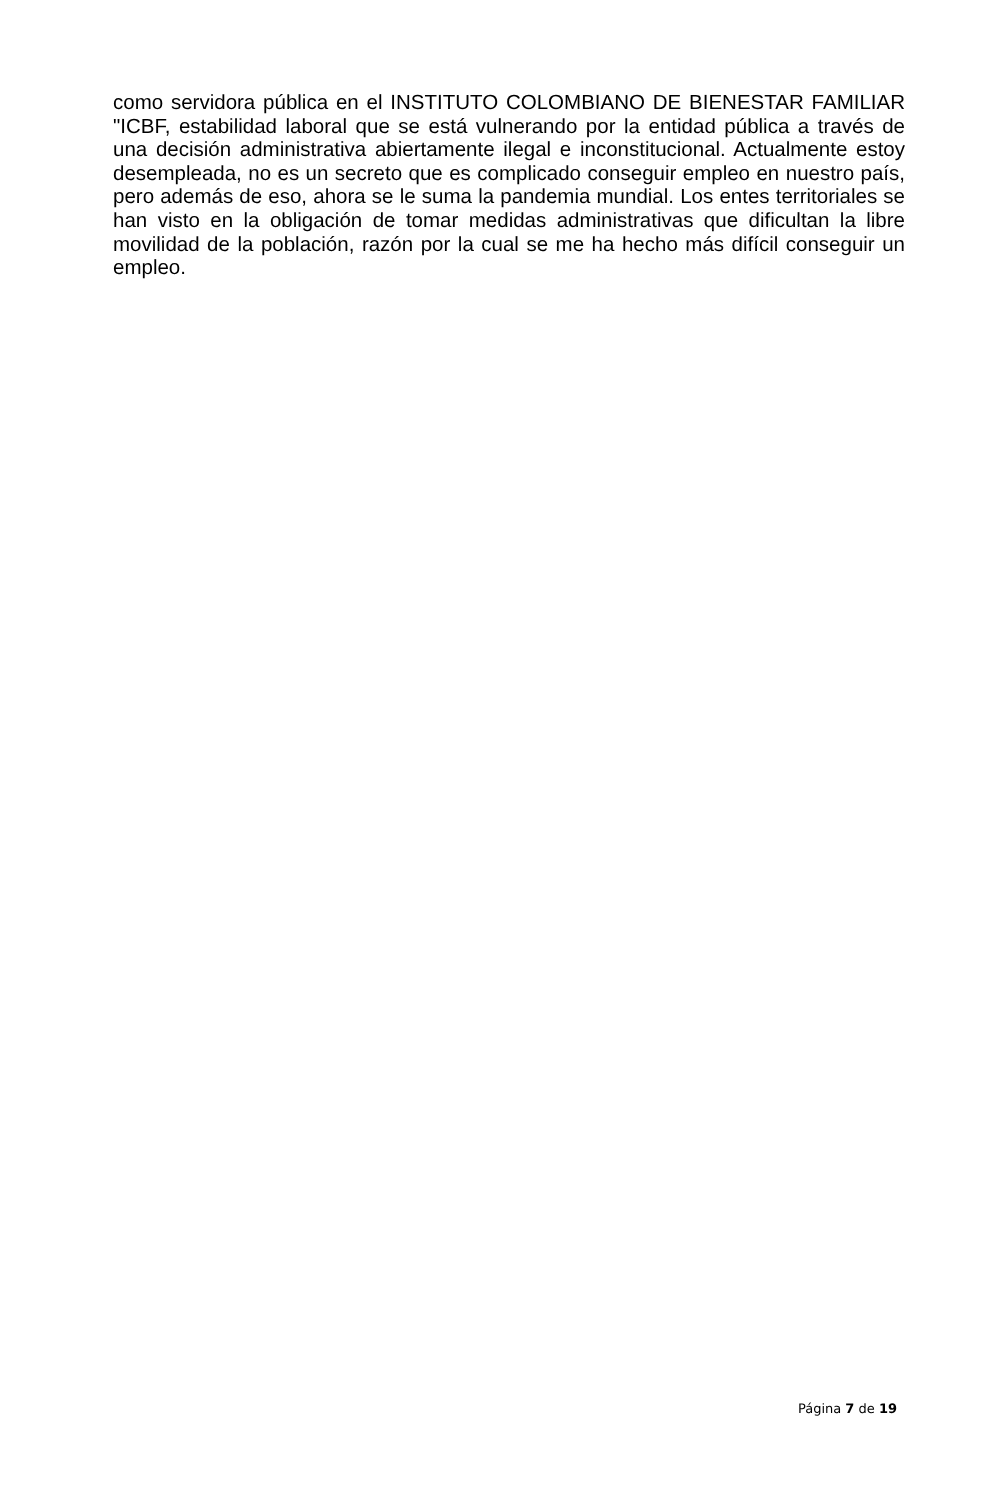como servidora pública en el INSTITUTO COLOMBIANO DE BIENESTAR FAMILIAR "ICBF, estabilidad laboral que se está vulnerando por la entidad pública a través de una decisión administrativa abiertamente ilegal e inconstitucional. Actualmente estoy desempleada, no es un secreto que es complicado conseguir empleo en nuestro país, pero además de eso, ahora se le suma la pandemia mundial. Los entes territoriales se han visto en la obligación de tomar medidas administrativas que dificultan la libre movilidad de la población, razón por la cual se me ha hecho más difícil conseguir un empleo.
Página 7 de 19